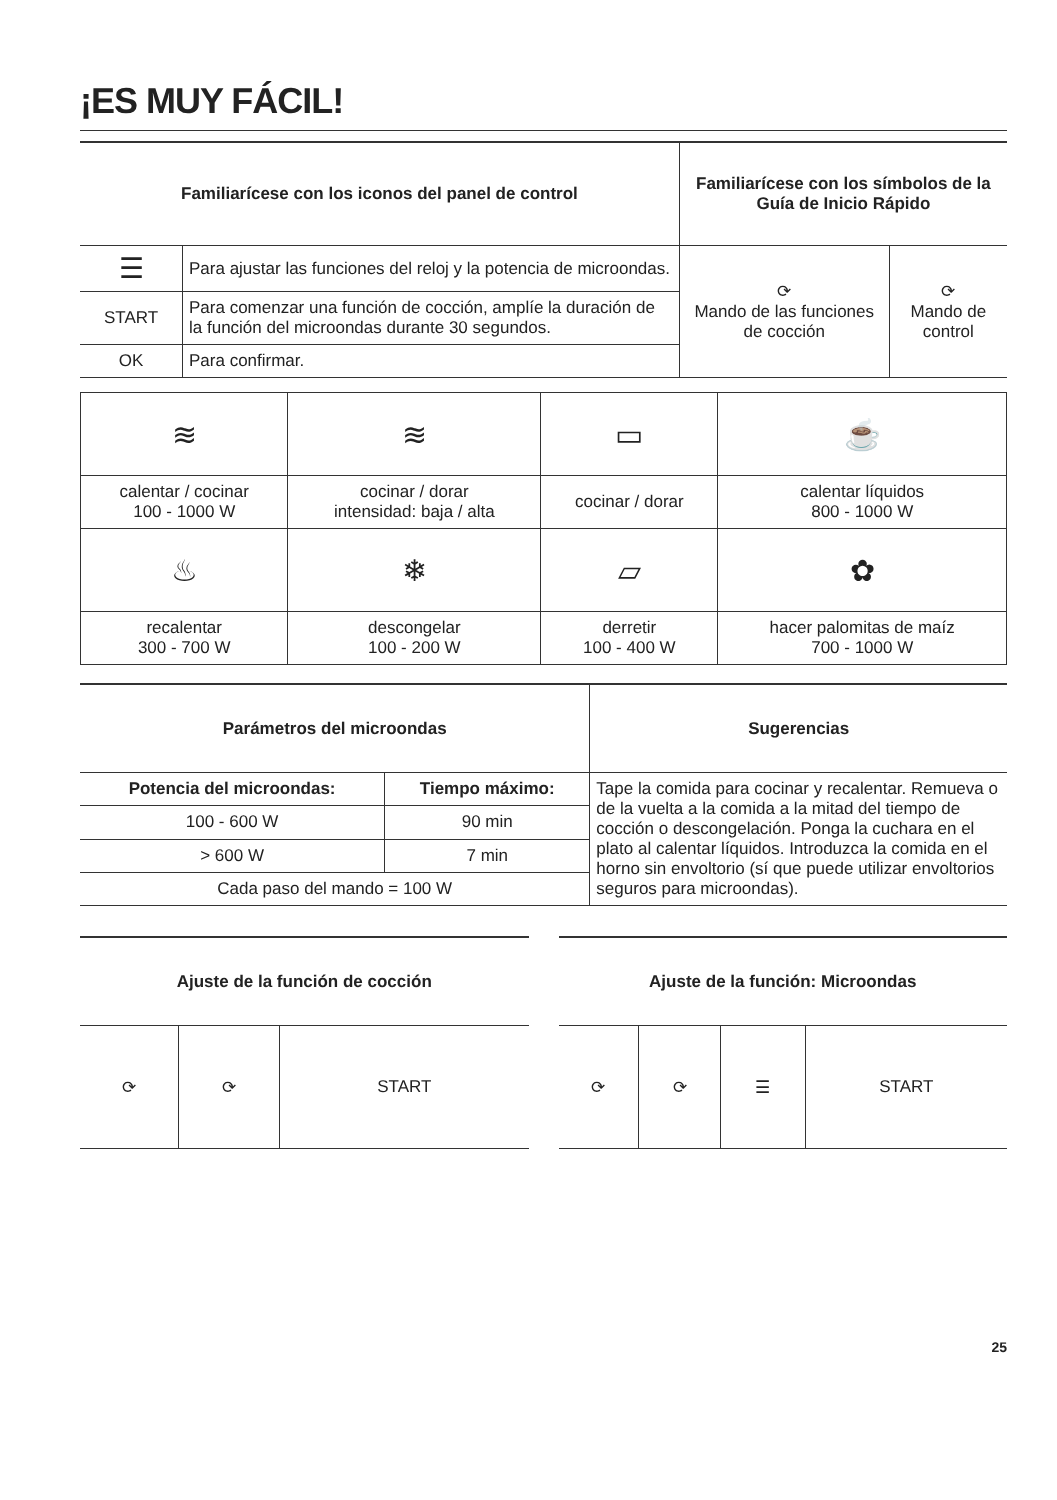¡ES MUY FÁCIL!
| Familiarícese con los iconos del panel de control | | Familiarícese con los símbolos de la Guía de Inicio Rápido | |
| --- | --- | --- | --- |
| ☰ | Para ajustar las funciones del reloj y la potencia de microondas. | ⟳ Mando de las funciones de cocción | ⟳ Mando de control |
| START | Para comenzar una función de cocción, amplíe la duración de la función del microondas durante 30 segundos. | | |
| OK | Para confirmar. | | |
| ≋ | ≋ | ▭ | ☕ |
| calentar / cocinar 100 - 1000 W | cocinar / dorar intensidad: baja / alta | cocinar / dorar | calentar líquidos 800 - 1000 W |
| ♨ | ❄ | ▱ | ✿ |
| recalentar 300 - 700 W | descongelar 100 - 200 W | derretir 100 - 400 W | hacer palomitas de maíz 700 - 1000 W |
| Parámetros del microondas | | Sugerencias |
| --- | --- | --- |
| Potencia del microondas: | Tiempo máximo: | Tape la comida para cocinar y recalentar. Remueva o de la vuelta a la comida a la mitad del tiempo de cocción o descongelación. Ponga la cuchara en el plato al calentar líquidos. Introduzca la comida en el horno sin envoltorio (sí que puede utilizar envoltorios seguros para microondas). |
| 100 - 600 W | 90 min | |
| > 600 W | 7 min | |
| Cada paso del mando = 100 W | | |
| Ajuste de la función de cocción | | |
| --- | --- | --- |
| ⟳ | ⟳ | START |
| Ajuste de la función: Microondas | | | |
| --- | --- | --- | --- |
| ⟳ | ⟳ | ☰ | START |
25